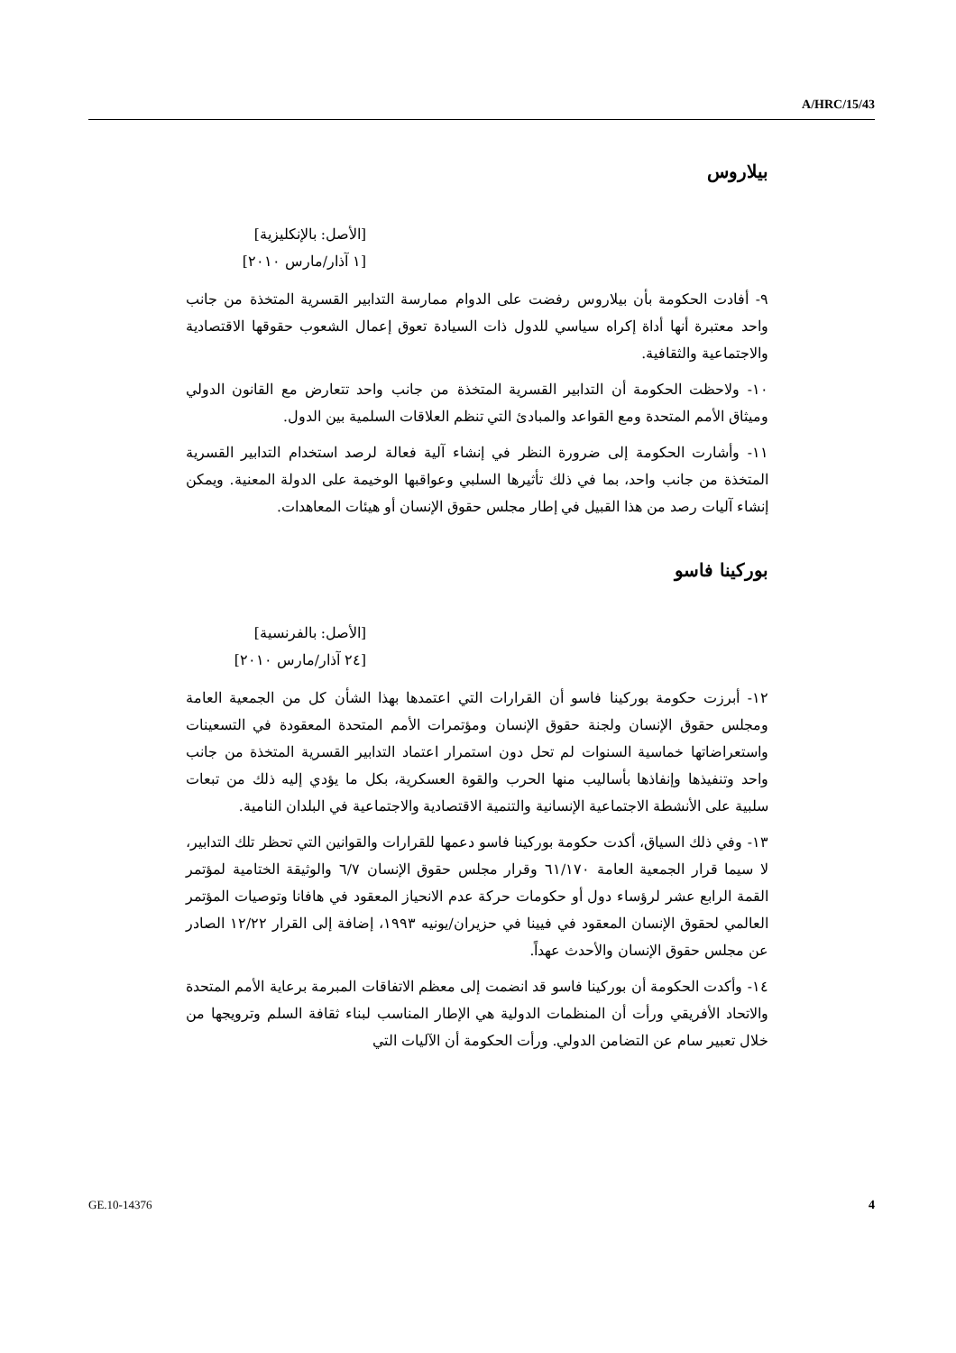A/HRC/15/43
بيلاروس
[الأصل: بالإنكليزية]
[١ آذار/مارس ٢٠١٠]
٩- أفادت الحكومة بأن بيلاروس رفضت على الدوام ممارسة التدابير القسرية المتخذة من جانب واحد معتبرة أنها أداة إكراه سياسي للدول ذات السيادة تعوق إعمال الشعوب حقوقها الاقتصادية والاجتماعية والثقافية.
١٠- ولاحظت الحكومة أن التدابير القسرية المتخذة من جانب واحد تتعارض مع القانون الدولي وميثاق الأمم المتحدة ومع القواعد والمبادئ التي تنظم العلاقات السلمية بين الدول.
١١- وأشارت الحكومة إلى ضرورة النظر في إنشاء آلية فعالة لرصد استخدام التدابير القسرية المتخذة من جانب واحد، بما في ذلك تأثيرها السلبي وعواقبها الوخيمة على الدولة المعنية. ويمكن إنشاء آليات رصد من هذا القبيل في إطار مجلس حقوق الإنسان أو هيئات المعاهدات.
بوركينا فاسو
[الأصل: بالفرنسية]
[٢٤ آذار/مارس ٢٠١٠]
١٢- أبرزت حكومة بوركينا فاسو أن القرارات التي اعتمدها بهذا الشأن كل من الجمعية العامة ومجلس حقوق الإنسان ولجنة حقوق الإنسان ومؤتمرات الأمم المتحدة المعقودة في التسعينات واستعراضاتها خماسية السنوات لم تحل دون استمرار اعتماد التدابير القسرية المتخذة من جانب واحد وتنفيذها وإنفاذها بأساليب منها الحرب والقوة العسكرية، بكل ما يؤدي إليه ذلك من تبعات سلبية على الأنشطة الاجتماعية الإنسانية والتنمية الاقتصادية والاجتماعية في البلدان النامية.
١٣- وفي ذلك السياق، أكدت حكومة بوركينا فاسو دعمها للقرارات والقوانين التي تحظر تلك التدابير، لا سيما قرار الجمعية العامة ٦١/١٧٠ وقرار مجلس حقوق الإنسان ٦/٧ والوثيقة الختامية لمؤتمر القمة الرابع عشر لرؤساء دول أو حكومات حركة عدم الانحياز المعقود في هافانا وتوصيات المؤتمر العالمي لحقوق الإنسان المعقود في فيينا في حزيران/يونيه ١٩٩٣، إضافة إلى القرار ١٢/٢٢ الصادر عن مجلس حقوق الإنسان والأحدث عهداً.
١٤- وأكدت الحكومة أن بوركينا فاسو قد انضمت إلى معظم الاتفاقات المبرمة برعاية الأمم المتحدة والاتحاد الأفريقي ورأت أن المنظمات الدولية هي الإطار المناسب لبناء ثقافة السلم وترويجها من خلال تعبير سام عن التضامن الدولي. ورأت الحكومة أن الآليات التي
GE.10-14376 4